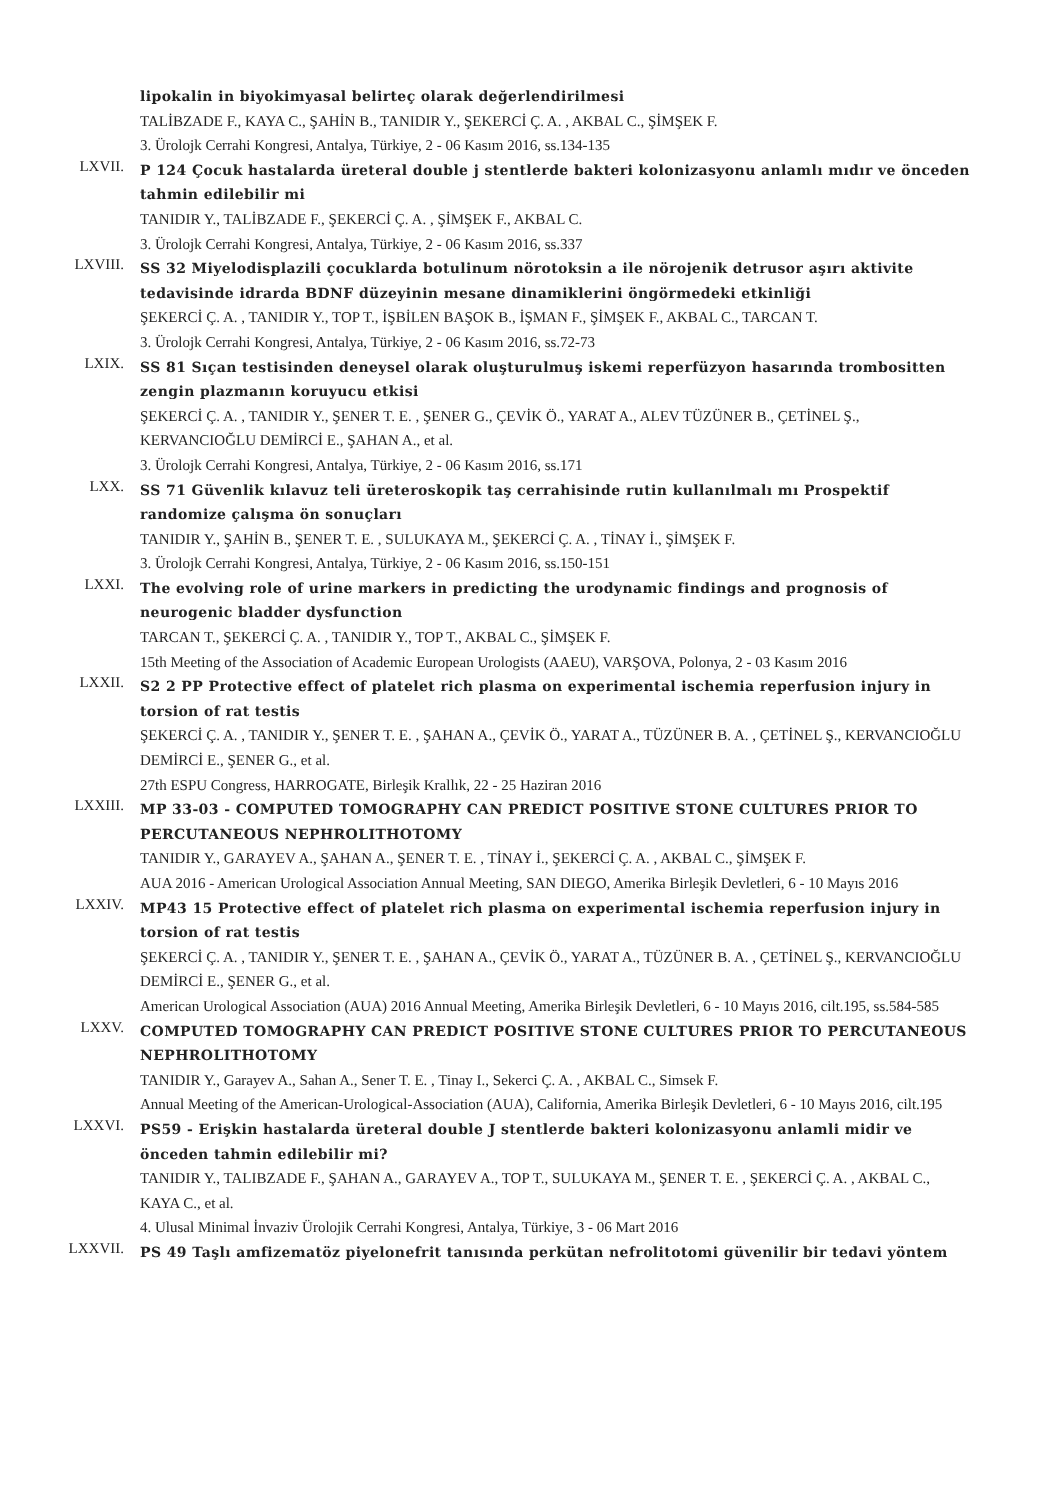lipokalin in biyokimyasal belirteç olarak değerlendirilmesi
TALİBZADE F., KAYA C., ŞAHİN B., TANIDIR Y., ŞEKERCİ Ç. A. , AKBAL C., ŞİMŞEK F.
3. Ürolojk Cerrahi Kongresi, Antalya, Türkiye, 2 - 06 Kasım 2016, ss.134-135
LXVII.
P 124 Çocuk hastalarda üreteral double j stentlerde bakteri kolonizasyonu anlamlı mıdır ve önceden tahmin edilebilir mi
TANIDIR Y., TALİBZADE F., ŞEKERCİ Ç. A. , ŞİMŞEK F., AKBAL C.
3. Ürolojk Cerrahi Kongresi, Antalya, Türkiye, 2 - 06 Kasım 2016, ss.337
LXVIII.
SS 32 Miyelodisplazili çocuklarda botulinum nörotoksin a ile nörojenik detrusor aşırı aktivite tedavisinde idrarda BDNF düzeyinin mesane dinamiklerini öngörmedeki etkinliği
ŞEKERCİ Ç. A. , TANIDIR Y., TOP T., İŞBİLEN BAŞOK B., İŞMAN F., ŞİMŞEK F., AKBAL C., TARCAN T.
3. Ürolojk Cerrahi Kongresi, Antalya, Türkiye, 2 - 06 Kasım 2016, ss.72-73
LXIX.
SS 81 Sıçan testisinden deneysel olarak oluşturulmuş iskemi reperfüzyon hasarında trombositten zengin plazmanın koruyucu etkisi
ŞEKERCİ Ç. A. , TANIDIR Y., ŞENER T. E. , ŞENER G., ÇEVİK Ö., YARAT A., ALEV TÜZÜNER B., ÇETİNEL Ş., KERVANCIOĞLU DEMİRCİ E., ŞAHAN A., et al.
3. Ürolojk Cerrahi Kongresi, Antalya, Türkiye, 2 - 06 Kasım 2016, ss.171
LXX.
SS 71 Güvenlik kılavuz teli üreteroskopik taş cerrahisinde rutin kullanılmalı mı Prospektif randomize çalışma ön sonuçları
TANIDIR Y., ŞAHİN B., ŞENER T. E. , SULUKAYA M., ŞEKERCİ Ç. A. , TİNAY İ., ŞİMŞEK F.
3. Ürolojk Cerrahi Kongresi, Antalya, Türkiye, 2 - 06 Kasım 2016, ss.150-151
LXXI.
The evolving role of urine markers in predicting the urodynamic findings and prognosis of neurogenic bladder dysfunction
TARCAN T., ŞEKERCİ Ç. A. , TANIDIR Y., TOP T., AKBAL C., ŞİMŞEK F.
15th Meeting of the Association of Academic European Urologists (AAEU), VARŞOVA, Polonya, 2 - 03 Kasım 2016
LXXII.
S2 2 PP Protective effect of platelet rich plasma on experimental ischemia reperfusion injury in torsion of rat testis
ŞEKERCİ Ç. A. , TANIDIR Y., ŞENER T. E. , ŞAHAN A., ÇEVİK Ö., YARAT A., TÜZÜNER B. A. , ÇETİNEL Ş., KERVANCIOĞLU DEMİRCİ E., ŞENER G., et al.
27th ESPU Congress, HARROGATE, Birleşik Krallık, 22 - 25 Haziran 2016
LXXIII.
MP 33-03 - COMPUTED TOMOGRAPHY CAN PREDICT POSITIVE STONE CULTURES PRIOR TO PERCUTANEOUS NEPHROLITHOTOMY
TANIDIR Y., GARAYEV A., ŞAHAN A., ŞENER T. E. , TİNAY İ., ŞEKERCİ Ç. A. , AKBAL C., ŞİMŞEK F.
AUA 2016 - American Urological Association Annual Meeting, SAN DIEGO, Amerika Birleşik Devletleri, 6 - 10 Mayıs 2016
LXXIV.
MP43 15 Protective effect of platelet rich plasma on experimental ischemia reperfusion injury in torsion of rat testis
ŞEKERCİ Ç. A. , TANIDIR Y., ŞENER T. E. , ŞAHAN A., ÇEVİK Ö., YARAT A., TÜZÜNER B. A. , ÇETİNEL Ş., KERVANCIOĞLU DEMİRCİ E., ŞENER G., et al.
American Urological Association (AUA) 2016 Annual Meeting, Amerika Birleşik Devletleri, 6 - 10 Mayıs 2016, cilt.195, ss.584-585
LXXV.
COMPUTED TOMOGRAPHY CAN PREDICT POSITIVE STONE CULTURES PRIOR TO PERCUTANEOUS NEPHROLITHOTOMY
TANIDIR Y., Garayev A., Sahan A., Sener T. E. , Tinay I., Sekerci Ç. A. , AKBAL C., Simsek F.
Annual Meeting of the American-Urological-Association (AUA), California, Amerika Birleşik Devletleri, 6 - 10 Mayıs 2016, cilt.195
LXXVI.
PS59 - Erişkin hastalarda üreteral double J stentlerde bakteri kolonizasyonu anlamli midir ve önceden tahmin edilebilir mi?
TANIDIR Y., TALIBZADE F., ŞAHAN A., GARAYEV A., TOP T., SULUKAYA M., ŞENER T. E. , ŞEKERCİ Ç. A. , AKBAL C., KAYA C., et al.
4. Ulusal Minimal İnvaziv Ürolojik Cerrahi Kongresi, Antalya, Türkiye, 3 - 06 Mart 2016
LXXVII.
PS 49 Taşlı amfizematöz piyelonefrit tanısında perkütan nefrolitotomi güvenilir bir tedavi yöntem